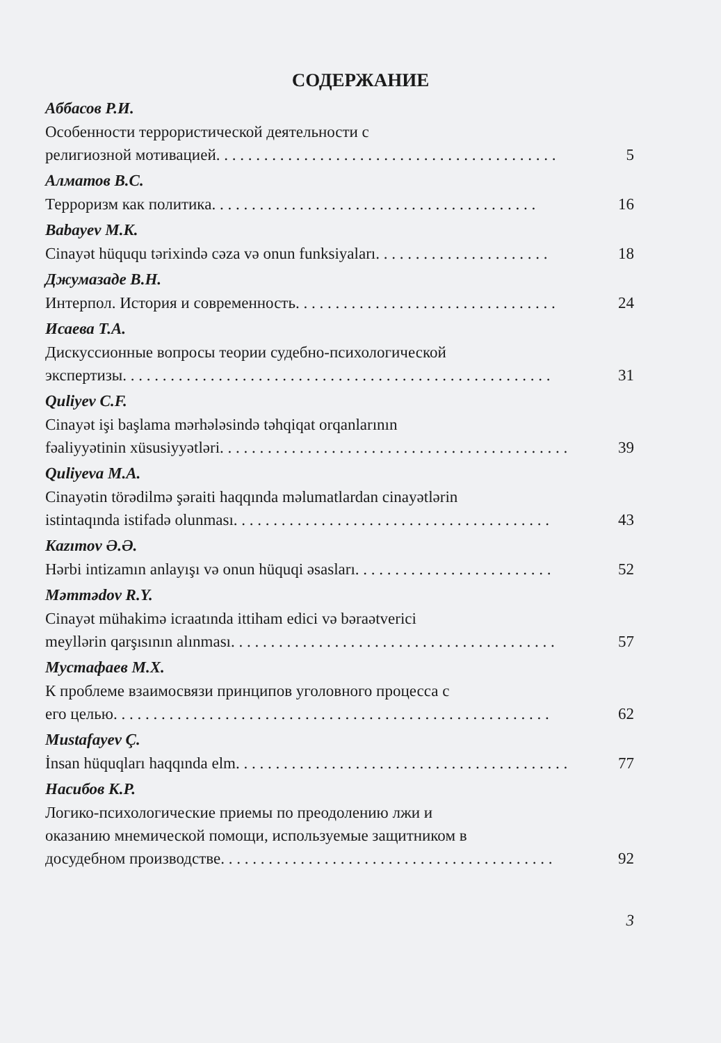СОДЕРЖАНИЕ
Аббасов Р.И.
Особенности террористической деятельности с
религиозной мотивацией. . . . . . . . . . . . . . . . . . . . . . . . . . . . . . . . . . . . . . . . . . . 5
Алматов В.С.
Терроризм как политика . . . . . . . . . . . . . . . . . . . . . . . . . . . . . . . . . . . . . . . . . 16
Babayev M.K.
Cinayət hüququ tərixində cəza və onun funksiyaları . . . . . . . . . . . . . . . . . . . . . . 18
Джумазаде В.Н.
Интерпол. История и современность. . . . . . . . . . . . . . . . . . . . . . . . . . . . . . . . . 24
Исаева Т.А.
Дискуссионные вопросы теории судебно-психологической
экспертизы . . . . . . . . . . . . . . . . . . . . . . . . . . . . . . . . . . . . . . . . . . . . . . . . . . . . . . 31
Quliyev C.F.
Cinayət işi başlama mərhələsində təhqiqat orqanlarının
fəaliyyətinin xüsusiyyətləri . . . . . . . . . . . . . . . . . . . . . . . . . . . . . . . . . . . . . . . . . . . . 39
Quliyeva M.A.
Cinayətin törədilmə şəraiti haqqında məlumatlardan cinayətlərin
istintaqında istifadə olunması . . . . . . . . . . . . . . . . . . . . . . . . . . . . . . . . . . . . . . . . 43
Kazımov Ə.Ə.
Hərbi intizamın anlayışı və onun hüquqi əsasları . . . . . . . . . . . . . . . . . . . . . . . . . 52
Məmmədov R.Y.
Cinayət mühakimə icraatında ittiham edici və bəraətverici
meyllərin qarşısının alınması . . . . . . . . . . . . . . . . . . . . . . . . . . . . . . . . . . . . . . . . . 57
Мустафаев М.Х.
К проблеме взаимосвязи принципов уголовного процесса с
его целью . . . . . . . . . . . . . . . . . . . . . . . . . . . . . . . . . . . . . . . . . . . . . . . . . . . . . . . 62
Mustafayev Ç.
İnsan hüquqları haqqında elm . . . . . . . . . . . . . . . . . . . . . . . . . . . . . . . . . . . . . . . . . . 77
Насибов К.Р.
Логико-психологические приемы по преодолению лжи и
оказанию мнемической помощи, используемые защитником в
досудебном производстве . . . . . . . . . . . . . . . . . . . . . . . . . . . . . . . . . . . . . . . . . . 92
3